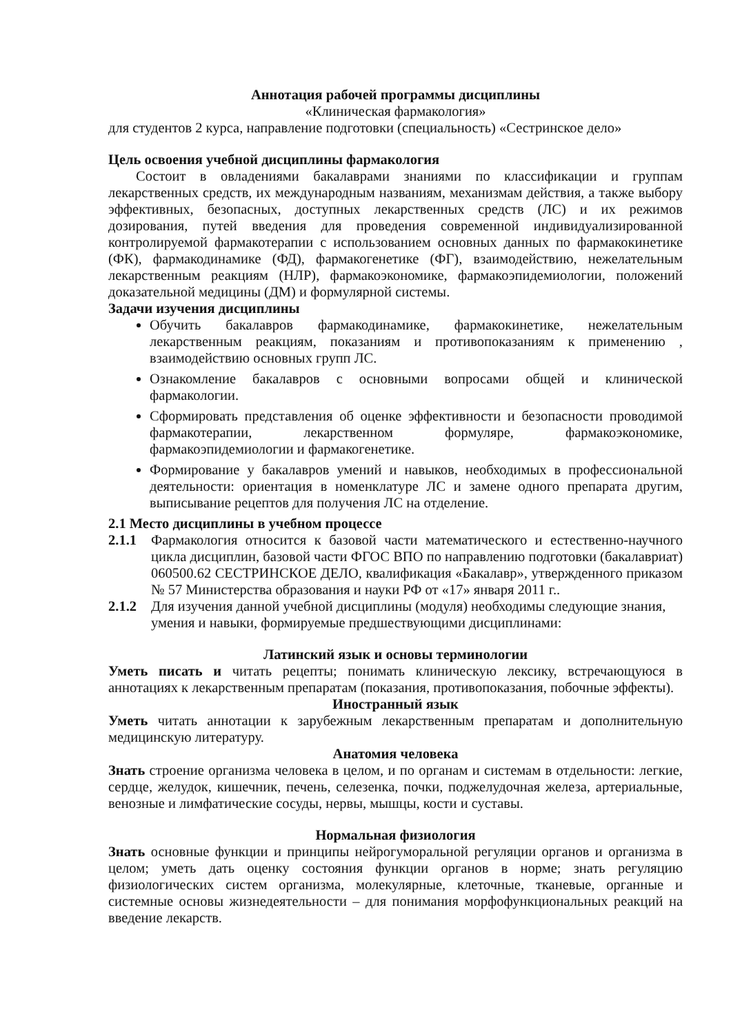Аннотация рабочей программы дисциплины
«Клиническая фармакология»
для студентов 2 курса, направление подготовки (специальность) «Сестринское дело»
Цель освоения учебной дисциплины фармакология
Состоит в овладениями бакалаврами знаниями по классификации и группам лекарственных средств, их международным названиям, механизмам действия, а также выбору эффективных, безопасных, доступных лекарственных средств (ЛС) и их режимов дозирования, путей введения для проведения современной индивидуализированной контролируемой фармакотерапии с использованием основных данных по фармакокинетике (ФК), фармакодинамике (ФД), фармакогенетике (ФГ), взаимодействию, нежелательным лекарственным реакциям (НЛР), фармакоэкономике, фармакоэпидемиологии, положений доказательной медицины (ДМ) и формулярной системы.
Задачи изучения дисциплины
Обучить бакалавров фармакодинамике, фармакокинетике, нежелательным лекарственным реакциям, показаниям и противопоказаниям к применению , взаимодействию основных групп ЛС.
Ознакомление бакалавров с основными вопросами общей и клинической фармакологии.
Сформировать представления об оценке эффективности и безопасности проводимой фармакотерапии, лекарственном формуляре, фармакоэкономике, фармакоэпидемиологии и фармакогенетике.
Формирование у бакалавров умений и навыков, необходимых в профессиональной деятельности: ориентация в номенклатуре ЛС и замене одного препарата другим, выписывание рецептов для получения ЛС на отделение.
2.1 Место дисциплины в учебном процессе
2.1.1 Фармакология относится к базовой части математического и естественно-научного цикла дисциплин, базовой части ФГОС ВПО по направлению подготовки (бакалавриат) 060500.62 СЕСТРИНСКОЕ ДЕЛО, квалификация «Бакалавр», утвержденного приказом № 57 Министерства образования и науки РФ от «17» января 2011 г..
2.1.2 Для изучения данной учебной дисциплины (модуля) необходимы следующие знания,
умения и навыки, формируемые предшествующими дисциплинами:
Латинский язык и основы терминологии
Уметь писать и читать рецепты; понимать клиническую лексику, встречающуюся в аннотациях к лекарственным препаратам (показания, противопоказания, побочные эффекты).
Иностранный язык
Уметь читать аннотации к зарубежным лекарственным препаратам и дополнительную медицинскую литературу.
Анатомия человека
Знать строение организма человека в целом, и по органам и системам в отдельности: легкие, сердце, желудок, кишечник, печень, селезенка, почки, поджелудочная железа, артериальные, венозные и лимфатические сосуды, нервы, мышцы, кости и суставы.
Нормальная физиология
Знать основные функции и принципы нейрогуморальной регуляции органов и организма в целом; уметь дать оценку состояния функции органов в норме; знать регуляцию физиологических систем организма, молекулярные, клеточные, тканевые, органные и системные основы жизнедеятельности – для понимания морфофункциональных реакций на введение лекарств.